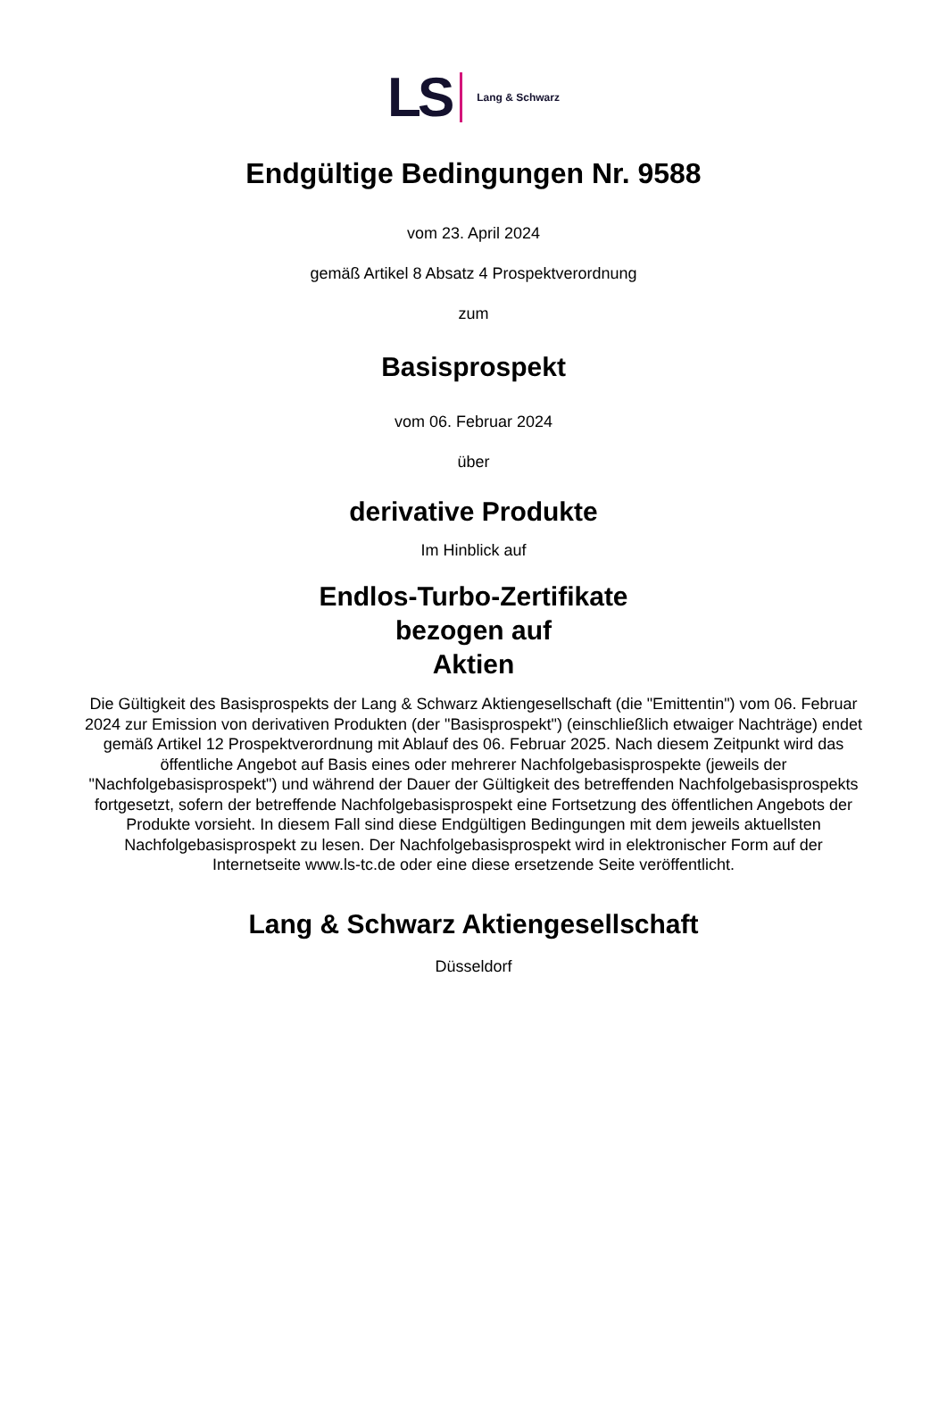LS Lang & Schwarz
Endgültige Bedingungen Nr. 9588
vom 23. April 2024
gemäß Artikel 8 Absatz 4 Prospektverordnung
zum
Basisprospekt
vom 06. Februar 2024
über
derivative Produkte
Im Hinblick auf
Endlos-Turbo-Zertifikate
bezogen auf
Aktien
Die Gültigkeit des Basisprospekts der Lang & Schwarz Aktiengesellschaft (die "Emittentin") vom 06. Februar 2024 zur Emission von derivativen Produkten (der "Basisprospekt") (einschließlich etwaiger Nachträge) endet gemäß Artikel 12 Prospektverordnung mit Ablauf des 06. Februar 2025. Nach diesem Zeitpunkt wird das öffentliche Angebot auf Basis eines oder mehrerer Nachfolgebasisprospekte (jeweils der "Nachfolgebasisprospekt") und während der Dauer der Gültigkeit des betreffenden Nachfolgebasisprospekts fortgesetzt, sofern der betreffende Nachfolgebasisprospekt eine Fortsetzung des öffentlichen Angebots der Produkte vorsieht. In diesem Fall sind diese Endgültigen Bedingungen mit dem jeweils aktuellsten Nachfolgebasisprospekt zu lesen. Der Nachfolgebasisprospekt wird in elektronischer Form auf der Internetseite www.ls-tc.de oder eine diese ersetzende Seite veröffentlicht.
Lang & Schwarz Aktiengesellschaft
Düsseldorf